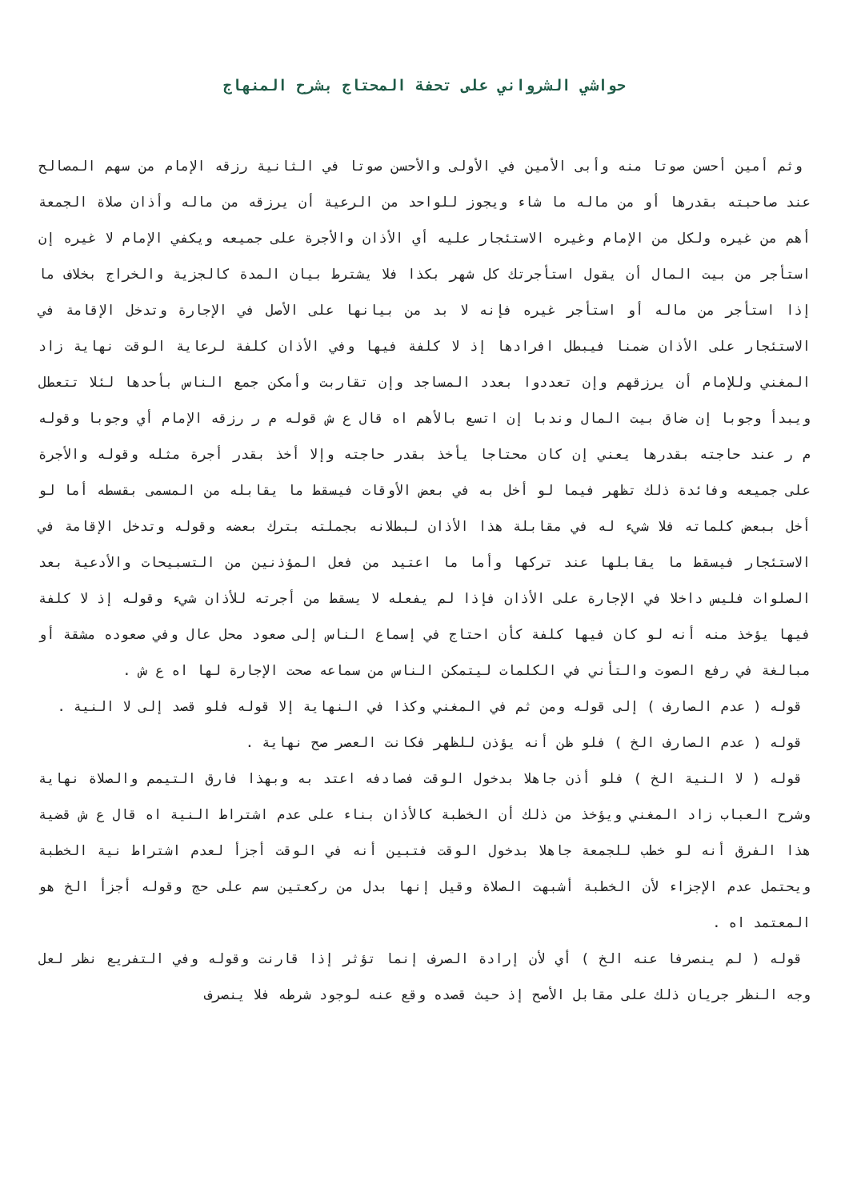حواشي الشرواني على تحفة المحتاج بشرح المنهاج
وثم أمين أحسن صوتا منه وأبى الأمين في الأولى والأحسن صوتا في الثانية رزقه الإمام من سهم المصالح عند صاحبته بقدرها أو من ماله ما شاء ويجوز للواحد من الرعية أن يرزقه من ماله وأذان صلاة الجمعة أهم من غيره ولكل من الإمام وغيره الاستئجار عليه أي الأذان والأجرة على جميعه ويكفي الإمام لا غيره إن استأجر من بيت المال أن يقول استأجرتك كل شهر بكذا فلا يشترط بيان المدة كالجزية والخراج بخلاف ما إذا استأجر من ماله أو استأجر غيره فإنه لا بد من بيانها على الأصل في الإجارة وتدخل الإقامة في الاستئجار على الأذان ضمنا فيبطل افرادها إذ لا كلفة فيها وفي الأذان كلفة لرعاية الوقت نهاية زاد المغني وللإمام أن يرزقهم وإن تعددوا بعدد المساجد وإن تقاربت وأمكن جمع الناس بأحدها لئلا تتعطل ويبدأ وجوبا إن ضاق بيت المال وندبا إن اتسع بالأهم اه قال ع ش قوله م ر رزقه الإمام أي وجوبا وقوله م ر عند حاجته بقدرها يعني إن كان محتاجا يأخذ بقدر حاجته وإلا أخذ بقدر أجرة مثله وقوله والأجرة على جميعه وفائدة ذلك تظهر فيما لو أخل به في بعض الأوقات فيسقط ما يقابله من المسمى بقسطه أما لو أخل ببعض كلماته فلا شيء له في مقابلة هذا الأذان لبطلانه بجملته بترك بعضه وقوله وتدخل الإقامة في الاستئجار فيسقط ما يقابلها عند تركها وأما ما اعتيد من فعل المؤذنين من التسبيحات والأدعية بعد الصلوات فليس داخلا في الإجارة على الأذان فإذا لم يفعله لا يسقط من أجرته للأذان شيء وقوله إذ لا كلفة فيها يؤخذ منه أنه لو كان فيها كلفة كأن احتاج في إسماع الناس إلى صعود محل عال وفي صعوده مشقة أو مبالغة في رفع الصوت والتأني في الكلمات ليتمكن الناس من سماعه صحت الإجارة لها اه ع ش .
قوله ( عدم الصارف ) إلى قوله ومن ثم في المغني وكذا في النهاية إلا قوله فلو قصد إلى لا النية .
قوله ( عدم الصارف الخ ) فلو ظن أنه يؤذن للظهر فكانت العصر صح نهاية .
قوله ( لا النية الخ ) فلو أذن جاهلا بدخول الوقت فصادفه اعتد به وبهذا فارق التيمم والصلاة نهاية وشرح العباب زاد المغني ويؤخذ من ذلك أن الخطبة كالأذان بناء على عدم اشتراط النية اه قال ع ش قضية هذا الفرق أنه لو خطب للجمعة جاهلا بدخول الوقت فتبين أنه في الوقت أجزأ لعدم اشتراط نية الخطبة ويحتمل عدم الإجزاء لأن الخطبة أشبهت الصلاة وقيل إنها بدل من ركعتين سم على حج وقوله أجزأ الخ هو المعتمد اه .
قوله ( لم ينصرفا عنه الخ ) أي لأن إرادة الصرف إنما تؤثر إذا قارنت وقوله وفي التفريع نظر لعل وجه النظر جريان ذلك على مقابل الأصح إذ حيث قصده وقع عنه لوجود شرطه فلا ينصرف